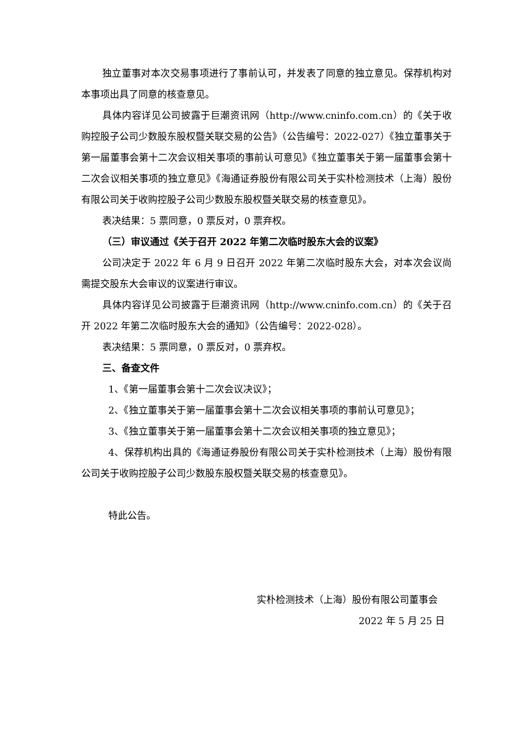独立董事对本次交易事项进行了事前认可，并发表了同意的独立意见。保荐机构对本事项出具了同意的核查意见。
具体内容详见公司披露于巨潮资讯网（http://www.cninfo.com.cn）的《关于收购控股子公司少数股东股权暨关联交易的公告》（公告编号：2022-027）《独立董事关于第一届董事会第十二次会议相关事项的事前认可意见》《独立董事关于第一届董事会第十二次会议相关事项的独立意见》《海通证券股份有限公司关于实朴检测技术（上海）股份有限公司关于收购控股子公司少数股东股权暨关联交易的核查意见》。
表决结果：5 票同意，0 票反对，0 票弃权。
（三）审议通过《关于召开 2022 年第二次临时股东大会的议案》
公司决定于 2022 年 6 月 9 日召开 2022 年第二次临时股东大会，对本次会议尚需提交股东大会审议的议案进行审议。
具体内容详见公司披露于巨潮资讯网（http://www.cninfo.com.cn）的《关于召开 2022 年第二次临时股东大会的通知》（公告编号：2022-028）。
表决结果：5 票同意，0 票反对，0 票弃权。
三、备查文件
1、《第一届董事会第十二次会议决议》；
2、《独立董事关于第一届董事会第十二次会议相关事项的事前认可意见》；
3、《独立董事关于第一届董事会第十二次会议相关事项的独立意见》；
4、保荐机构出具的《海通证券股份有限公司关于实朴检测技术（上海）股份有限公司关于收购控股子公司少数股东股权暨关联交易的核查意见》。
特此公告。
实朴检测技术（上海）股份有限公司董事会
2022 年 5 月 25 日